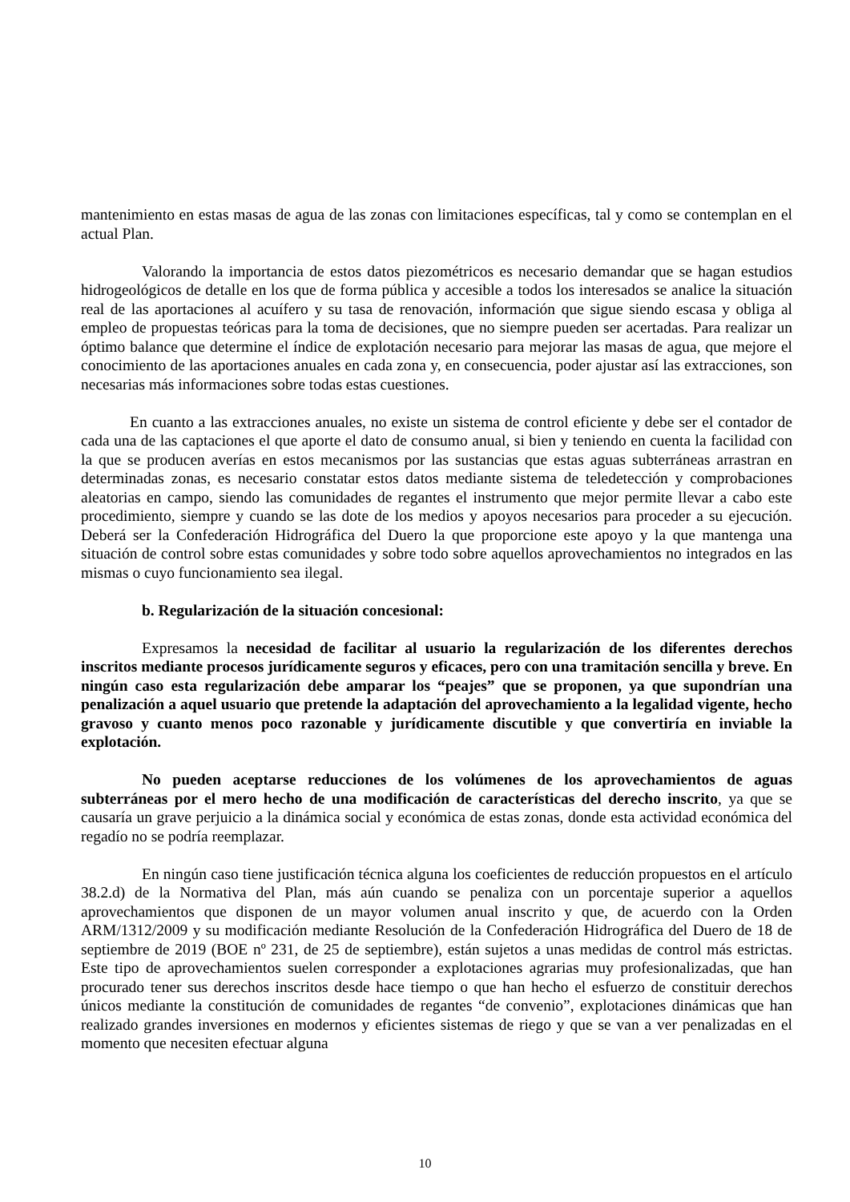mantenimiento en estas masas de agua de las zonas con limitaciones específicas, tal y como se contemplan en el actual Plan.
Valorando la importancia de estos datos piezométricos es necesario demandar que se hagan estudios hidrogeológicos de detalle en los que de forma pública y accesible a todos los interesados se analice la situación real de las aportaciones al acuífero y su tasa de renovación, información que sigue siendo escasa y obliga al empleo de propuestas teóricas para la toma de decisiones, que no siempre pueden ser acertadas. Para realizar un óptimo balance que determine el índice de explotación necesario para mejorar las masas de agua, que mejore el conocimiento de las aportaciones anuales en cada zona y, en consecuencia, poder ajustar así las extracciones, son necesarias más informaciones sobre todas estas cuestiones.
En cuanto a las extracciones anuales, no existe un sistema de control eficiente y debe ser el contador de cada una de las captaciones el que aporte el dato de consumo anual, si bien y teniendo en cuenta la facilidad con la que se producen averías en estos mecanismos por las sustancias que estas aguas subterráneas arrastran en determinadas zonas, es necesario constatar estos datos mediante sistema de teledetección y comprobaciones aleatorias en campo, siendo las comunidades de regantes el instrumento que mejor permite llevar a cabo este procedimiento, siempre y cuando se las dote de los medios y apoyos necesarios para proceder a su ejecución. Deberá ser la Confederación Hidrográfica del Duero la que proporcione este apoyo y la que mantenga una situación de control sobre estas comunidades y sobre todo sobre aquellos aprovechamientos no integrados en las mismas o cuyo funcionamiento sea ilegal.
b. Regularización de la situación concesional:
Expresamos la necesidad de facilitar al usuario la regularización de los diferentes derechos inscritos mediante procesos jurídicamente seguros y eficaces, pero con una tramitación sencilla y breve. En ningún caso esta regularización debe amparar los “peajes” que se proponen, ya que supondrían una penalización a aquel usuario que pretende la adaptación del aprovechamiento a la legalidad vigente, hecho gravoso y cuanto menos poco razonable y jurídicamente discutible y que convertiría en inviable la explotación.
No pueden aceptarse reducciones de los volúmenes de los aprovechamientos de aguas subterráneas por el mero hecho de una modificación de características del derecho inscrito, ya que se causaría un grave perjuicio a la dinámica social y económica de estas zonas, donde esta actividad económica del regadío no se podría reemplazar.
En ningún caso tiene justificación técnica alguna los coeficientes de reducción propuestos en el artículo 38.2.d) de la Normativa del Plan, más aún cuando se penaliza con un porcentaje superior a aquellos aprovechamientos que disponen de un mayor volumen anual inscrito y que, de acuerdo con la Orden ARM/1312/2009 y su modificación mediante Resolución de la Confederación Hidrográfica del Duero de 18 de septiembre de 2019 (BOE nº 231, de 25 de septiembre), están sujetos a unas medidas de control más estrictas. Este tipo de aprovechamientos suelen corresponder a explotaciones agrarias muy profesionalizadas, que han procurado tener sus derechos inscritos desde hace tiempo o que han hecho el esfuerzo de constituir derechos únicos mediante la constitución de comunidades de regantes “de convenio”, explotaciones dinámicas que han realizado grandes inversiones en modernos y eficientes sistemas de riego y que se van a ver penalizadas en el momento que necesiten efectuar alguna
10